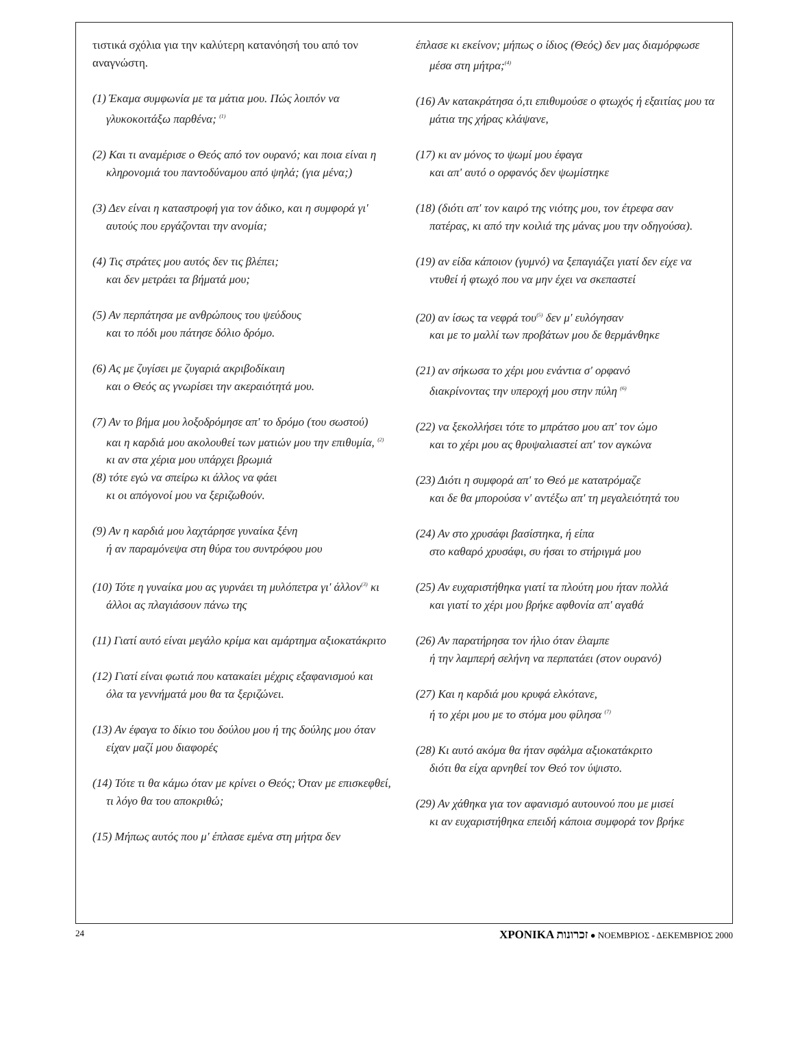τιστικά σχόλια για την καλύτερη κατανόησή του από τον αναγνώστη.
(1) Έκαμα συμφωνία με τα μάτια μου. Πώς λοιπόν να γλυκοκοιτάξω παρθένα; <sup>(1)</sup>
(2) Και τι αναμέρισε ο Θεός από τον ουρανό; και ποια είναι η κληρονομιά του παντοδύναμου από ψηλά; (για μένα;)
(3) Δεν είναι η καταστροφή για τον άδικο, και η συμφορά γι' αυτούς που εργάζονται την ανομία;
(4) Τις στράτες μου αυτός δεν τις βλέπει;
και δεν μετράει τα βήματά μου;
(5) Αν περπάτησα με ανθρώπους του ψεύδους
και το πόδι μου πάτησε δόλιο δρόμο.
(6) Ας με ζυγίσει με ζυγαριά ακριβοδίκαιη
και ο Θεός ας γνωρίσει την ακεραιότητά μου.
(7) Αν το βήμα μου λοξοδρόμησε απ' το δρόμο (του σωστού)
και η καρδιά μου ακολουθεί των ματιών μου την επιθυμία, <sup>(2)</sup>
κι αν στα χέρια μου υπάρχει βρωμιά
(8) τότε εγώ να σπείρω κι άλλος να φάει
κι οι απόγονοί μου να ξεριζωθούν.
(9) Αν η καρδιά μου λαχτάρησε γυναίκα ξένη
ή αν παραμόνεψα στη θύρα του συντρόφου μου
(10) Τότε η γυναίκα μου ας γυρνάει τη μυλόπετρα γι' άλλον<sup>(3)</sup> κι άλλοι ας πλαγιάσουν πάνω της
(11) Γιατί αυτό είναι μεγάλο κρίμα και αμάρτημα αξιοκατάκριτο
(12) Γιατί είναι φωτιά που κατακαίει μέχρις εξαφανισμού και όλα τα γεννήματά μου θα τα ξεριζώνει.
(13) Αν έφαγα το δίκιο του δούλου μου ή της δούλης μου όταν είχαν μαζί μου διαφορές
(14) Τότε τι θα κάμω όταν με κρίνει ο Θεός; Όταν με επισκεφθεί, τι λόγο θα του αποκριθώ;
(15) Μήπως αυτός που μ' έπλασε εμένα στη μήτρα δεν
έπλασε κι εκείνον; μήπως ο ίδιος (Θεός) δεν μας διαμόρφωσε μέσα στη μήτρα;<sup>(4)</sup>
(16) Αν κατακράτησα ό,τι επιθυμούσε ο φτωχός ή εξαιτίας μου τα μάτια της χήρας κλάψανε,
(17) κι αν μόνος το ψωμί μου έφαγα
και απ' αυτό ο ορφανός δεν ψωμίστηκε
(18) (διότι απ' τον καιρό της νιότης μου, τον έτρεφα σαν πατέρας, κι από την κοιλιά της μάνας μου την οδηγούσα).
(19) αν είδα κάποιον (γυμνό) να ξεπαγιάζει γιατί δεν είχε να ντυθεί ή φτωχό που να μην έχει να σκεπαστεί
(20) αν ίσως τα νεφρά του<sup>(5)</sup> δεν μ' ευλόγησαν
και με το μαλλί των προβάτων μου δε θερμάνθηκε
(21) αν σήκωσα το χέρι μου ενάντια σ' ορφανό
διακρίνοντας την υπεροχή μου στην πύλη <sup>(6)</sup>
(22) να ξεκολλήσει τότε το μπράτσο μου απ' τον ώμο
και το χέρι μου ας θρυψαλιαστεί απ' τον αγκώνα
(23) Διότι η συμφορά απ' το Θεό με κατατρόμαζε
και δε θα μπορούσα ν' αντέξω απ' τη μεγαλειότητά του
(24) Αν στο χρυσάφι βασίστηκα, ή είπα
στο καθαρό χρυσάφι, συ ήσαι το στήριγμά μου
(25) Αν ευχαριστήθηκα γιατί τα πλούτη μου ήταν πολλά
και γιατί το χέρι μου βρήκε αφθονία απ' αγαθά
(26) Αν παρατήρησα τον ήλιο όταν έλαμπε
ή την λαμπερή σελήνη να περπατάει (στον ουρανό)
(27) Και η καρδιά μου κρυφά ελκότανε,
ή το χέρι μου με το στόμα μου φίλησα <sup>(7)</sup>
(28) Κι αυτό ακόμα θα ήταν σφάλμα αξιοκατάκριτο
διότι θα είχα αρνηθεί τον Θεό τον ύψιστο.
(29) Αν χάθηκα για τον αφανισμό αυτουνού που με μισεί
κι αν ευχαριστήθηκα επειδή κάποια συμφορά τον βρήκε
24 ΧΡΟΝΙΚΑ זכרונות ● ΝΟΕΜΒΡΙΟΣ - ΔΕΚΕΜΒΡΙΟΣ 2000